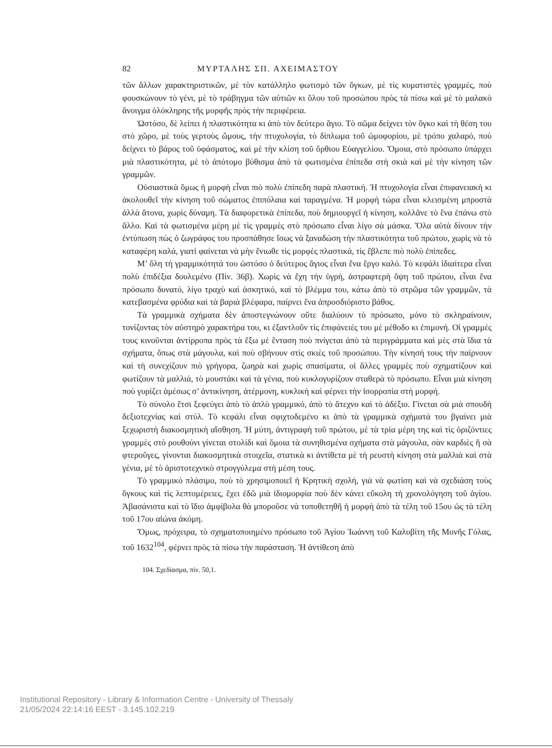82 ΜΥΡΤΑΛΗΣ ΣΠ. ΑΧΕΙΜΑΣΤΟΥ
τῶν ἄλλων χαρακτηριστικῶν, μὲ τὸν κατάλληλο φωτισμὸ τῶν ὄγκων, μὲ τὶς κυματιστὲς γραμμές, ποὺ φουσκώνουν τὸ γένι, μὲ τὸ τράβηγμα τῶν αὐτιῶν κι ὅλου τοῦ προσώπου πρὸς τὰ πίσω καὶ μὲ τὸ μαλακὸ ἄνοιγμα ὁλόκληρης τῆς μορφῆς πρὸς τὴν περιφέρεια.
Ὡστόσο, δὲ λείπει ἡ πλαστικότητα κι ἀπὸ τὸν δεύτερο ἅγιο. Τὸ σῶμα δείχνει τὸν ὄγκο καὶ τὴ θέση του στὸ χῶρο, μὲ τοὺς γερτοὺς ὤμους, τὴν πτυχολογία, τὸ δίπλωμα τοῦ ὠμοφορίου, μὲ τρόπο χαλαρό, ποὺ δείχνει τὸ βάρος τοῦ ὑφάσματος, καὶ μὲ τὴν κλίση τοῦ ὄρθιου Εὐαγγελίου. Ὅμοια, στὸ πρόσωπο ὑπάρχει μιὰ πλαστικότητα, μὲ τὸ ἀπότομο βύθισμα ἀπὸ τὰ φωτισμένα ἐπίπεδα στὴ σκιὰ καὶ μὲ τὴν κίνηση τῶν γραμμῶν.
Οὐσιαστικὰ ὅμως ἡ μορφὴ εἶναι πιὸ πολὺ ἐπίπεδη παρὰ πλαστική. Ἡ πτυχολογία εἶναι ἐπιφανειακὴ κι ἀκολουθεῖ τὴν κίνηση τοῦ σώματος ἐπιπόλαια καὶ ταραγμένα. Ἡ μορφὴ τώρα εἶναι κλεισμένη μπροστὰ ἀλλὰ ἄτονα, χωρὶς δύναμη. Τὰ διαφορετικὰ ἐπίπεδα, ποὺ δημιουργεῖ ἡ κίνηση, κολλᾶνε τὸ ἕνα ἐπάνω στὸ ἄλλο. Καὶ τὰ φωτισμένα μέρη μὲ τὶς γραμμὲς στὸ πρόσωπο εἶναι λίγο σὰ μάσκα. Ὅλα αὐτὰ δίνουν τὴν ἐντύπωση πὼς ὁ ζωγράφος του προσπάθησε ἴσως νὰ ξαναδώση τὴν πλαστικότητα τοῦ πρώτου, χωρὶς νὰ τὸ καταφέρη καλά, γιατὶ φαίνεται νὰ μὴν ἔνιωθε τὶς μορφὲς πλαστικά, τὶς ἔβλεπε πιὸ πολὺ ἐπίπεδες.
Μ’ ὅλη τὴ γραμμικότητά του ὡστόσο ὁ δεύτερος ἅγιος εἶναι ἕνα ἔργο καλό. Τὸ κεφάλι ἰδιαίτερα εἶναι πολὺ ἐπιδέξια δουλεμένο (Πίν. 36β). Χωρὶς νὰ ἔχη τὴν ὑγρή, ἀστραφτερὴ ὄψη τοῦ πρώτου, εἶναι ἕνα πρόσωπο δυνατό, λίγο τραχὺ καὶ ἀσκητικό, καὶ τὸ βλέμμα του, κάτω ἀπὸ τὸ στρῶμα τῶν γραμμῶν, τὰ κατεβασμένα φρύδια καὶ τὰ βαριὰ βλέφαρα, παίρνει ἕνα ἀπροσδιόριστο βάθος.
Τὰ γραμμικὰ σχήματα δὲν ἀποστεγνώνουν οὔτε διαλύουν τὸ πρόσωπο, μόνο τὸ σκληραίνουν, τονίζοντας τὸν αὐστηρὸ χαρακτήρα του, κι ἐξαντλοῦν τὶς ἐπιφάνειές του μὲ μέθοδο κι ἐπιμονή. Οἱ γραμμές τους κινοῦνται ἀντίρροπα πρὸς τὰ ἔξω μὲ ἔνταση ποὺ πνίγεται ἀπὸ τὰ περιγράμματα καὶ μὲς στὰ ἴδια τὰ σχήματα, ὅπως στὰ μάγουλα, καὶ ποὺ σβήνουν στὶς σκιὲς τοῦ προσώπου. Τὴν κίνησή τους τὴν παίρνουν καὶ τὴ συνεχίζουν πιὸ γρήγορα, ζωηρὰ καὶ χωρὶς σπασίματα, οἱ ἄλλες γραμμὲς ποὺ σχηματίζουν καὶ φωτίζουν τὰ μαλλιά, τὸ μουστάκι καὶ τὰ γένια, ποὺ κυκλογυρίζουν σταθερὰ τὸ πρόσωπο. Εἶναι μιὰ κίνηση ποὺ γυρίζει ἀμέσως σ’ ἀντικίνηση, ἀτέρμονη, κυκλικὴ καὶ φέρνει τὴν ἰσορροπία στὴ μορφή.
Τὸ σύνολο ἔτσι ξεφεύγει ἀπὸ τὸ ἁπλὸ γραμμικό, ἀπὸ τὸ ἄτεχνο καὶ τὸ ἀδέξιο. Γίνεται σὰ μιὰ σπουδὴ δεξιοτεχνίας καὶ στύλ. Τὸ κεφάλι εἶναι σφιχτοδεμένο κι ἀπὸ τὰ γραμμικὰ σχήματά του βγαίνει μιὰ ξεχωριστὴ διακοσμητικὴ αἴσθηση. Ἡ μύτη, ἀντιγραφὴ τοῦ πρώτου, μὲ τὰ τρία μέρη της καὶ τὶς ὁριζόντιες γραμμὲς στὸ ρουθούνι γίνεται στολίδι καὶ ὅμοια τὰ συνηθισμένα σχήματα στὰ μάγουλα, σὰν καρδιὲς ἢ σὰ φτεροῦγες, γίνονται διακοσμητικὰ στοιχεῖα, στατικὰ κι ἀντίθετα μὲ τὴ ρευστὴ κίνηση στὰ μαλλιὰ καὶ στὰ γένια, μὲ τὸ ἀριστοτεχνικὸ στρογγύλεμα στὴ μέση τους.
Τὸ γραμμικὸ πλάσιμο, ποὺ τὸ χρησιμοποιεῖ ἡ Κρητικὴ σχολή, γιὰ νὰ φωτίση καὶ νὰ σχεδιάση τοὺς ὄγκους καὶ τὶς λεπτομέρειες, ἔχει ἐδῶ μιὰ ἰδιομορφία ποὺ δὲν κάνει εὔκολη τὴ χρονολόγηση τοῦ ἁγίου. Ἀβασάνιστα καὶ τὸ ἴδιο ἀμφίβολα θὰ μποροῦσε νὰ τοποθετηθῆ ἡ μορφὴ ἀπὸ τὰ τέλη τοῦ 15ου ὡς τὰ τέλη τοῦ 17ου αἰώνα ἀκόμη.
Ὅμως, πρόχειρα, τὸ σχηματοποιημένο πρόσωπο τοῦ Ἁγίου Ἰωάννη τοῦ Καλυβίτη τῆς Μονῆς Γόλας, τοῦ 1632<sup>104</sup>, φέρνει πρὸς τὰ πίσω τὴν παράσταση. Ἡ ἀντίθεση ἀπὸ
104. Σχεδίασμα, πίν. 50,1.
Institutional Repository - Library & Information Centre - University of Thessaly
21/05/2024 22:14:16 EEST - 3.145.102.219